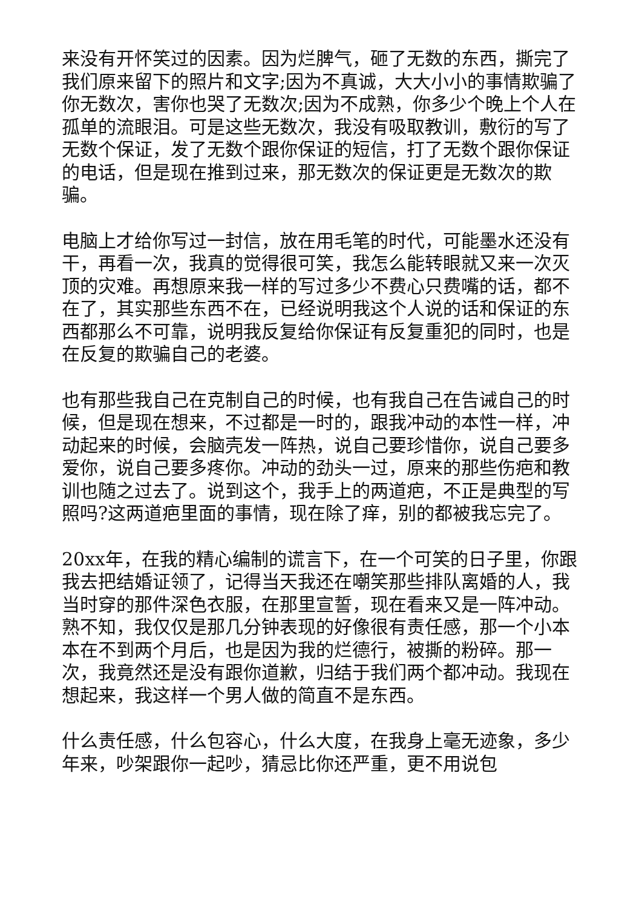来没有开怀笑过的因素。因为烂脾气，砸了无数的东西，撕完了我们原来留下的照片和文字;因为不真诚，大大小小的事情欺骗了你无数次，害你也哭了无数次;因为不成熟，你多少个晚上个人在孤单的流眼泪。可是这些无数次，我没有吸取教训，敷衍的写了无数个保证，发了无数个跟你保证的短信，打了无数个跟你保证的电话，但是现在推到过来，那无数次的保证更是无数次的欺骗。
电脑上才给你写过一封信，放在用毛笔的时代，可能墨水还没有干，再看一次，我真的觉得很可笑，我怎么能转眼就又来一次灭顶的灾难。再想原来我一样的写过多少不费心只费嘴的话，都不在了，其实那些东西不在，已经说明我这个人说的话和保证的东西都那么不可靠，说明我反复给你保证有反复重犯的同时，也是在反复的欺骗自己的老婆。
也有那些我自己在克制自己的时候，也有我自己在告诫自己的时候，但是现在想来，不过都是一时的，跟我冲动的本性一样，冲动起来的时候，会脑壳发一阵热，说自己要珍惜你，说自己要多爱你，说自己要多疼你。冲动的劲头一过，原来的那些伤疤和教训也随之过去了。说到这个，我手上的两道疤，不正是典型的写照吗?这两道疤里面的事情，现在除了痒，别的都被我忘完了。
20xx年，在我的精心编制的谎言下，在一个可笑的日子里，你跟我去把结婚证领了，记得当天我还在嘲笑那些排队离婚的人，我当时穿的那件深色衣服，在那里宣誓，现在看来又是一阵冲动。熟不知，我仅仅是那几分钟表现的好像很有责任感，那一个小本本在不到两个月后，也是因为我的烂德行，被撕的粉碎。那一次，我竟然还是没有跟你道歉，归结于我们两个都冲动。我现在想起来，我这样一个男人做的简直不是东西。
什么责任感，什么包容心，什么大度，在我身上毫无迹象，多少年来，吵架跟你一起吵，猜忌比你还严重，更不用说包